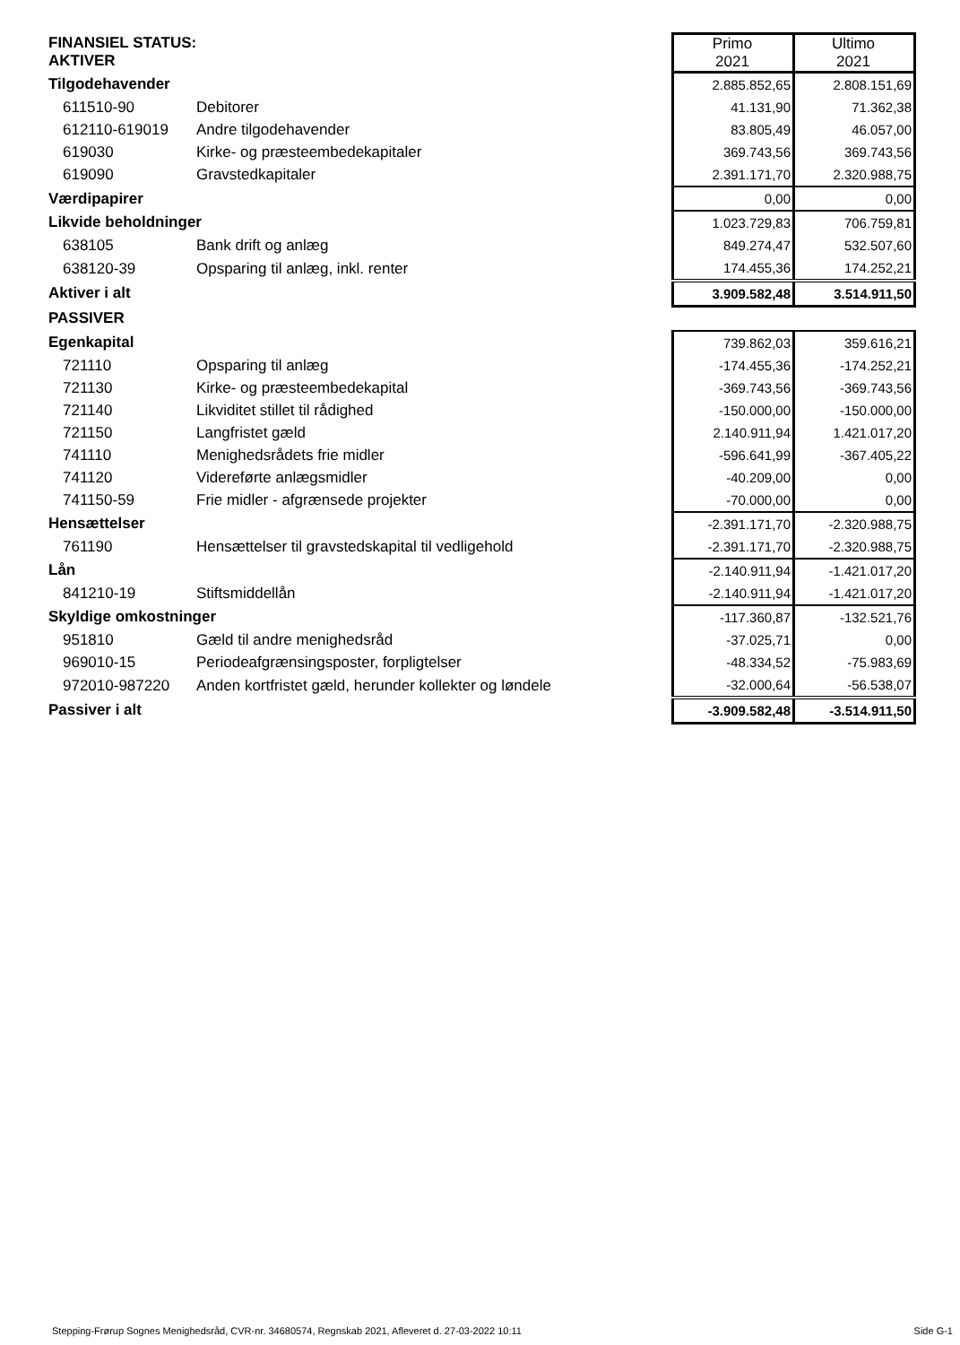| FINANSIEL STATUS: AKTIVER | | Primo 2021 | Ultimo 2021 |
| Tilgodehavender | | 2.885.852,65 | 2.808.151,69 |
| 611510-90 | Debitorer | 41.131,90 | 71.362,38 |
| 612110-619019 | Andre tilgodehavender | 83.805,49 | 46.057,00 |
| 619030 | Kirke- og præsteembedekapitaler | 369.743,56 | 369.743,56 |
| 619090 | Gravstedkapitaler | 2.391.171,70 | 2.320.988,75 |
| Værdipapirer | | 0,00 | 0,00 |
| Likvide beholdninger | | 1.023.729,83 | 706.759,81 |
| 638105 | Bank drift og anlæg | 849.274,47 | 532.507,60 |
| 638120-39 | Opsparing til anlæg, inkl. renter | 174.455,36 | 174.252,21 |
| Aktiver i alt | | 3.909.582,48 | 3.514.911,50 |
| PASSIVER | | | |
| Egenkapital | | 739.862,03 | 359.616,21 |
| 721110 | Opsparing til anlæg | -174.455,36 | -174.252,21 |
| 721130 | Kirke- og præsteembedekapital | -369.743,56 | -369.743,56 |
| 721140 | Likviditet stillet til rådighed | -150.000,00 | -150.000,00 |
| 721150 | Langfristet gæld | 2.140.911,94 | 1.421.017,20 |
| 741110 | Menighedsrådets frie midler | -596.641,99 | -367.405,22 |
| 741120 | Videreførte anlægsmidler | -40.209,00 | 0,00 |
| 741150-59 | Frie midler - afgrænsede projekter | -70.000,00 | 0,00 |
| Hensættelser | | -2.391.171,70 | -2.320.988,75 |
| 761190 | Hensættelser til gravstedskapital til vedligehold | -2.391.171,70 | -2.320.988,75 |
| Lån | | -2.140.911,94 | -1.421.017,20 |
| 841210-19 | Stiftsmiddellån | -2.140.911,94 | -1.421.017,20 |
| Skyldige omkostninger | | -117.360,87 | -132.521,76 |
| 951810 | Gæld til andre menighedsråd | -37.025,71 | 0,00 |
| 969010-15 | Periodeafgrænsingsposter, forpligtelser | -48.334,52 | -75.983,69 |
| 972010-987220 | Anden kortfristet gæld, herunder kollekter og løndele | -32.000,64 | -56.538,07 |
| Passiver i alt | | -3.909.582,48 | -3.514.911,50 |
Stepping-Frørup Sognes Menighedsråd, CVR-nr. 34680574, Regnskab 2021, Afleveret d. 27-03-2022 10:11 Side G-1